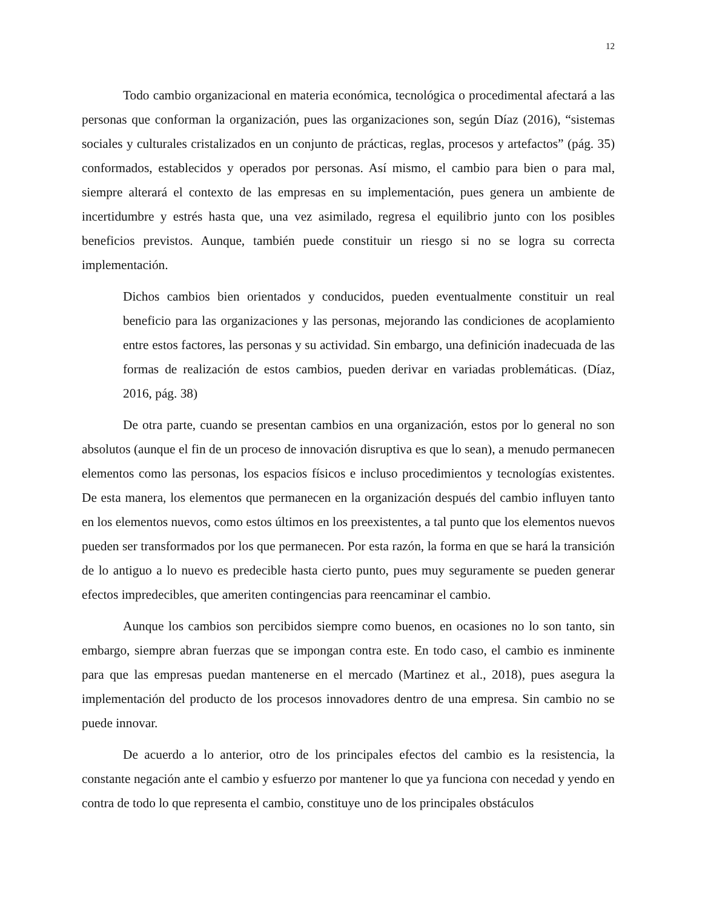12
Todo cambio organizacional en materia económica, tecnológica o procedimental afectará a las personas que conforman la organización, pues las organizaciones son, según Díaz (2016), “sistemas sociales y culturales cristalizados en un conjunto de prácticas, reglas, procesos y artefactos” (pág. 35) conformados, establecidos y operados por personas. Así mismo, el cambio para bien o para mal, siempre alterará el contexto de las empresas en su implementación, pues genera un ambiente de incertidumbre y estrés hasta que, una vez asimilado, regresa el equilibrio junto con los posibles beneficios previstos. Aunque, también puede constituir un riesgo si no se logra su correcta implementación.
Dichos cambios bien orientados y conducidos, pueden eventualmente constituir un real beneficio para las organizaciones y las personas, mejorando las condiciones de acoplamiento entre estos factores, las personas y su actividad. Sin embargo, una definición inadecuada de las formas de realización de estos cambios, pueden derivar en variadas problemáticas. (Díaz, 2016, pág. 38)
De otra parte, cuando se presentan cambios en una organización, estos por lo general no son absolutos (aunque el fin de un proceso de innovación disruptiva es que lo sean), a menudo permanecen elementos como las personas, los espacios físicos e incluso procedimientos y tecnologías existentes. De esta manera, los elementos que permanecen en la organización después del cambio influyen tanto en los elementos nuevos, como estos últimos en los preexistentes, a tal punto que los elementos nuevos pueden ser transformados por los que permanecen. Por esta razón, la forma en que se hará la transición de lo antiguo a lo nuevo es predecible hasta cierto punto, pues muy seguramente se pueden generar efectos impredecibles, que ameriten contingencias para reencaminar el cambio.
Aunque los cambios son percibidos siempre como buenos, en ocasiones no lo son tanto, sin embargo, siempre abran fuerzas que se impongan contra este. En todo caso, el cambio es inminente para que las empresas puedan mantenerse en el mercado (Martinez et al., 2018), pues asegura la implementación del producto de los procesos innovadores dentro de una empresa. Sin cambio no se puede innovar.
De acuerdo a lo anterior, otro de los principales efectos del cambio es la resistencia, la constante negación ante el cambio y esfuerzo por mantener lo que ya funciona con necedad y yendo en contra de todo lo que representa el cambio, constituye uno de los principales obstáculos